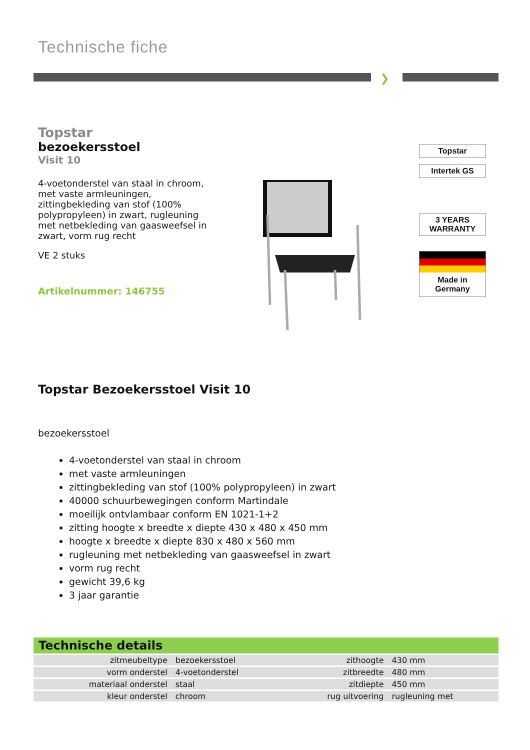Technische fiche
❯
Topstar
bezoekersstoel
Visit 10
4-voetonderstel van staal in chroom, met vaste armleuningen, zittingbekleding van stof (100% polypropyleen) in zwart, rugleuning met netbekleding van gaasweefsel in zwart, vorm rug recht
VE 2 stuks
Artikelnummer: 146755
Topstar
Intertek GS
3 YEARS WARRANTY
Made in Germany
Topstar Bezoekersstoel Visit 10
bezoekersstoel
4-voetonderstel van staal in chroom
met vaste armleuningen
zittingbekleding van stof (100% polypropyleen) in zwart
40000 schuurbewegingen conform Martindale
moeilijk ontvlambaar conform EN 1021-1+2
zitting hoogte x breedte x diepte 430 x 480 x 450 mm
hoogte x breedte x diepte 830 x 480 x 560 mm
rugleuning met netbekleding van gaasweefsel in zwart
vorm rug recht
gewicht 39,6 kg
3 jaar garantie
Technische details
| zitmeubeltype | bezoekersstoel | zithoogte | 430 mm |
| vorm onderstel | 4-voetonderstel | zitbreedte | 480 mm |
| materiaal onderstel | staal | zitdiepte | 450 mm |
| kleur onderstel | chroom | rug uitvoering | rugleuning met |